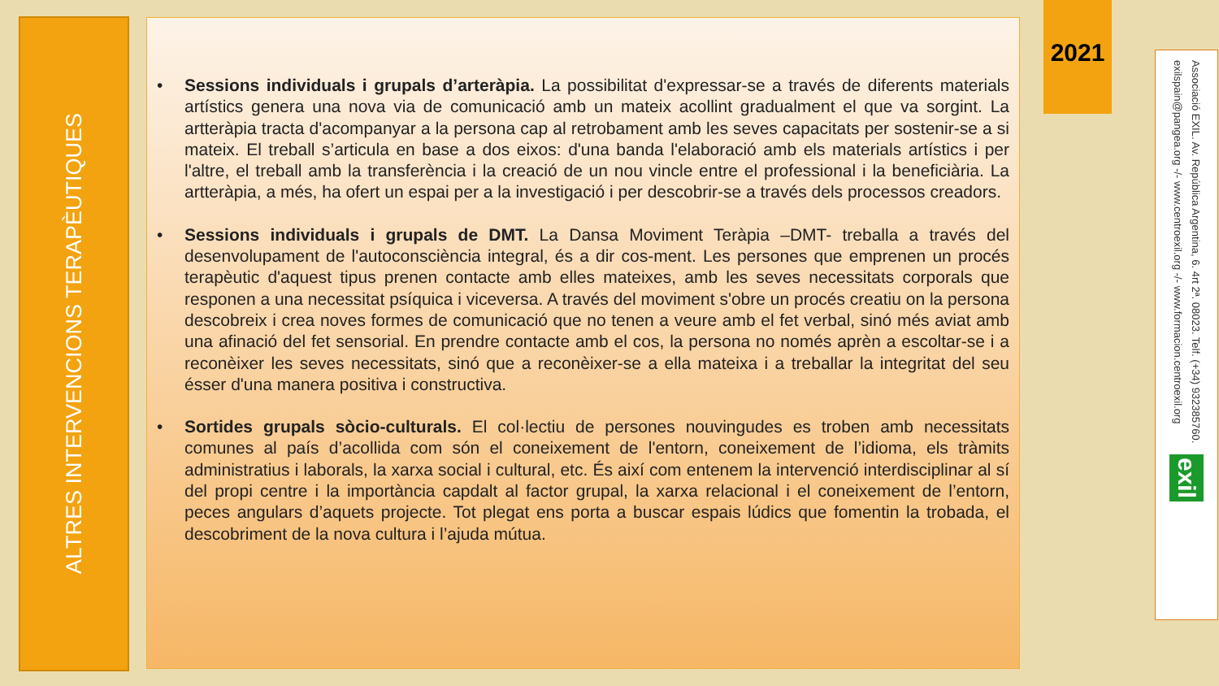ALTRES INTERVENCIONS TERAPÈUTIQUES
• Sessions individuals i grupals d’arteràpia. La possibilitat d'expressar-se a través de diferents materials artístics genera una nova via de comunicació amb un mateix acollint gradualment el que va sorgint. La artteràpia tracta d'acompanyar a la persona cap al retrobament amb les seves capacitats per sostenir-se a si mateix. El treball s’articula en base a dos eixos: d'una banda l'elaboració amb els materials artístics i per l'altre, el treball amb la transferència i la creació de un nou vincle entre el professional i la beneficiària. La artteràpia, a més, ha ofert un espai per a la investigació i per descobrir-se a través dels processos creadors.
• Sessions individuals i grupals de DMT. La Dansa Moviment Teràpia –DMT- treballa a través del desenvolupament de l'autoconsciència integral, és a dir cos-ment. Les persones que emprenen un procés terapèutic d'aquest tipus prenen contacte amb elles mateixes, amb les seves necessitats corporals que responen a una necessitat psíquica i viceversa. A través del moviment s'obre un procés creatiu on la persona descobreix i crea noves formes de comunicació que no tenen a veure amb el fet verbal, sinó més aviat amb una afinació del fet sensorial. En prendre contacte amb el cos, la persona no només aprèn a escoltar-se i a reconèixer les seves necessitats, sinó que a reconèixer-se a ella mateixa i a treballar la integritat del seu ésser d'una manera positiva i constructiva.
• Sortides grupals sòcio-culturals. El col·lectiu de persones nouvingudes es troben amb necessitats comunes al país d’acollida com són el coneixement de l'entorn, coneixement de l’idioma, els tràmits administratius i laborals, la xarxa social i cultural, etc. És així com entenem la intervenció interdisciplinar al sí del propi centre i la importància capdalt al factor grupal, la xarxa relacional i el coneixement de l’entorn, peces angulars d’aquets projecte. Tot plegat ens porta a buscar espais lúdics que fomentin la trobada, el descobriment de la nova cultura i l’ajuda mútua.
2021
Associació EXIL. Av. República Argentina, 6. 4rt 2ª. 08023. Telf. (+34) 932385760.
exilspain@pangea.org -/- www.centroexil.org -/- www.formacion.centroexil.org
exil